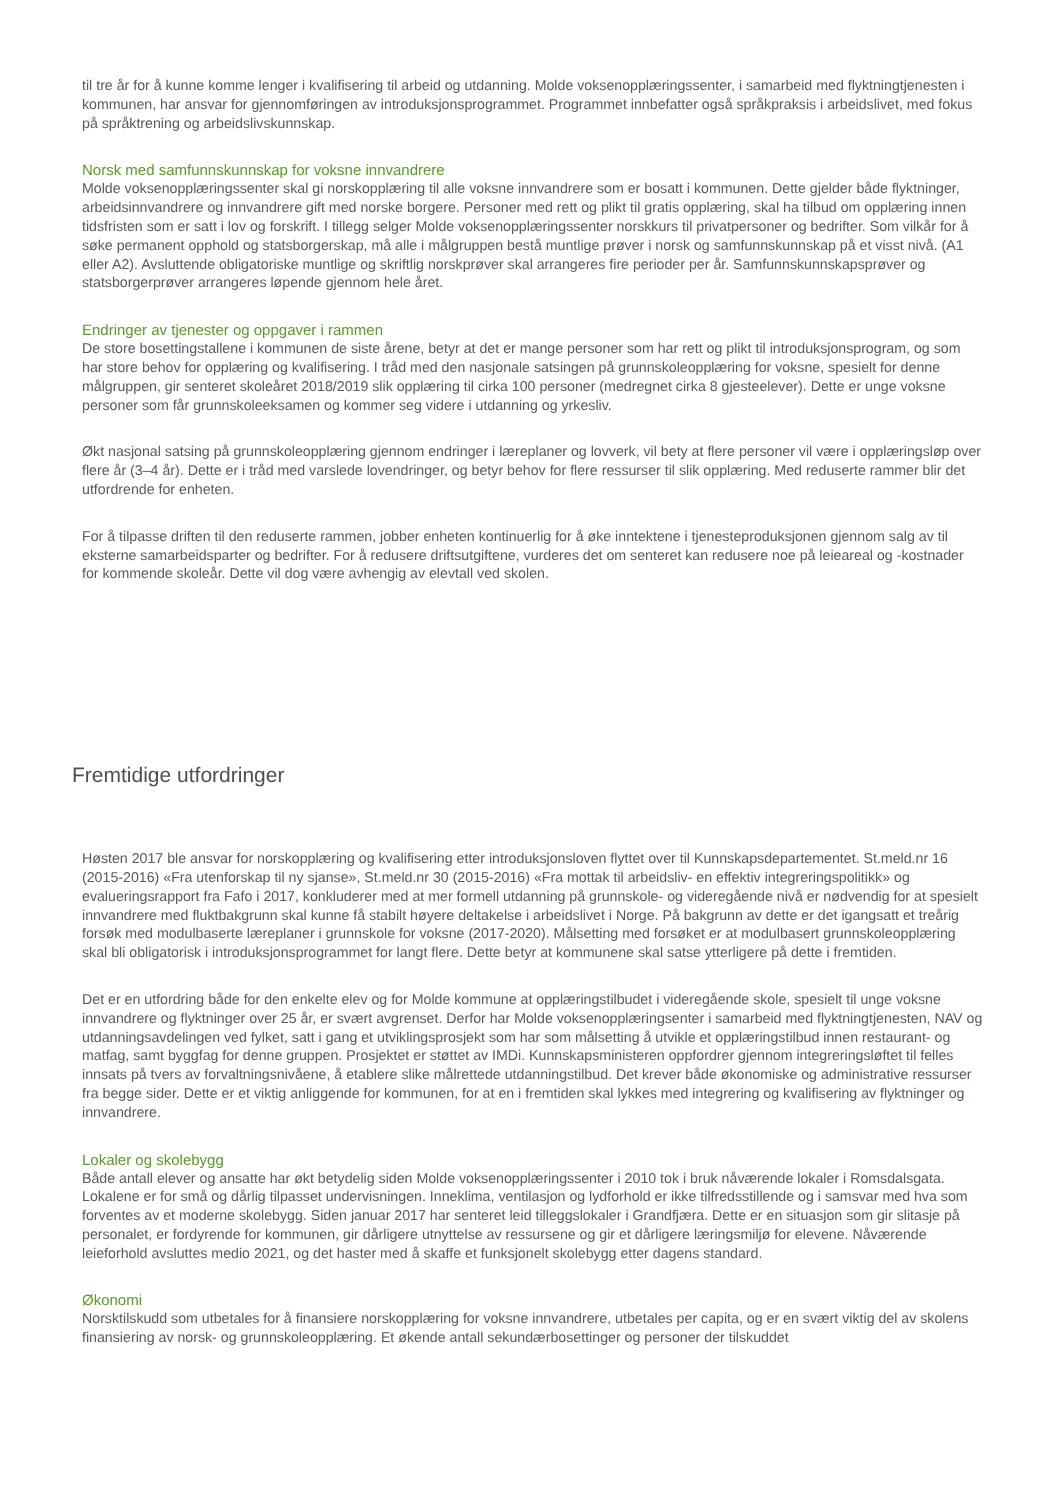til tre år for å kunne komme lenger i kvalifisering til arbeid og utdanning. Molde voksenopplæringssenter, i samarbeid med flyktningtjenesten i kommunen, har ansvar for gjennomføringen av introduksjonsprogrammet. Programmet innbefatter også språkpraksis i arbeidslivet, med fokus på språktrening og arbeidslivskunnskap.
Norsk med samfunnskunnskap for voksne innvandrere
Molde voksenopplæringssenter skal gi norskopplæring til alle voksne innvandrere som er bosatt i kommunen. Dette gjelder både flyktninger, arbeidsinnvandrere og innvandrere gift med norske borgere. Personer med rett og plikt til gratis opplæring, skal ha tilbud om opplæring innen tidsfristen som er satt i lov og forskrift. I tillegg selger Molde voksenopplæringssenter norskkurs til privatpersoner og bedrifter. Som vilkår for å søke permanent opphold og statsborgerskap, må alle i målgruppen bestå muntlige prøver i norsk og samfunnskunnskap på et visst nivå. (A1 eller A2). Avsluttende obligatoriske muntlige og skriftlig norskprøver skal arrangeres fire perioder per år. Samfunnskunnskapsprøver og statsborgerprøver arrangeres løpende gjennom hele året.
Endringer av tjenester og oppgaver i rammen
De store bosettingstallene i kommunen de siste årene, betyr at det er mange personer som har rett og plikt til introduksjonsprogram, og som har store behov for opplæring og kvalifisering. I tråd med den nasjonale satsingen på grunnskoleopplæring for voksne, spesielt for denne målgruppen, gir senteret skoleåret 2018/2019 slik opplæring til cirka 100 personer (medregnet cirka 8 gjesteelever). Dette er unge voksne personer som får grunnskoleeksamen og kommer seg videre i utdanning og yrkesliv.
Økt nasjonal satsing på grunnskoleopplæring gjennom endringer i læreplaner og lovverk, vil bety at flere personer vil være i opplæringsløp over flere år (3–4 år). Dette er i tråd med varslede lovendringer, og betyr behov for flere ressurser til slik opplæring. Med reduserte rammer blir det utfordrende for enheten.
For å tilpasse driften til den reduserte rammen, jobber enheten kontinuerlig for å øke inntektene i tjenesteproduksjonen gjennom salg av til eksterne samarbeidsparter og bedrifter. For å redusere driftsutgiftene, vurderes det om senteret kan redusere noe på leieareal og -kostnader for kommende skoleår. Dette vil dog være avhengig av elevtall ved skolen.
Fremtidige utfordringer
Høsten 2017 ble ansvar for norskopplæring og kvalifisering etter introduksjonsloven flyttet over til Kunnskapsdepartementet. St.meld.nr 16 (2015-2016) «Fra utenforskap til ny sjanse», St.meld.nr 30 (2015-2016) «Fra mottak til arbeidsliv- en effektiv integreringspolitikk» og evalueringsrapport fra Fafo i 2017, konkluderer med at mer formell utdanning på grunnskole- og videregående nivå er nødvendig for at spesielt innvandrere med fluktbakgrunn skal kunne få stabilt høyere deltakelse i arbeidslivet i Norge. På bakgrunn av dette er det igangsatt et treårig forsøk med modulbaserte læreplaner i grunnskole for voksne (2017-2020). Målsetting med forsøket er at modulbasert grunnskoleopplæring skal bli obligatorisk i introduksjonsprogrammet for langt flere. Dette betyr at kommunene skal satse ytterligere på dette i fremtiden.
Det er en utfordring både for den enkelte elev og for Molde kommune at opplæringstilbudet i videregående skole, spesielt til unge voksne innvandrere og flyktninger over 25 år, er svært avgrenset. Derfor har Molde voksenopplæringsenter i samarbeid med flyktningtjenesten, NAV og utdanningsavdelingen ved fylket, satt i gang et utviklingsprosjekt som har som målsetting å utvikle et opplæringstilbud innen restaurant- og matfag, samt byggfag for denne gruppen. Prosjektet er støttet av IMDi. Kunnskapsministeren oppfordrer gjennom integreringsløftet til felles innsats på tvers av forvaltningsnivåene, å etablere slike målrettede utdanningstilbud. Det krever både økonomiske og administrative ressurser fra begge sider. Dette er et viktig anliggende for kommunen, for at en i fremtiden skal lykkes med integrering og kvalifisering av flyktninger og innvandrere.
Lokaler og skolebygg
Både antall elever og ansatte har økt betydelig siden Molde voksenopplæringssenter i 2010 tok i bruk nåværende lokaler i Romsdalsgata. Lokalene er for små og dårlig tilpasset undervisningen. Inneklima, ventilasjon og lydforhold er ikke tilfredsstillende og i samsvar med hva som forventes av et moderne skolebygg. Siden januar 2017 har senteret leid tilleggslokaler i Grandfjæra. Dette er en situasjon som gir slitasje på personalet, er fordyrende for kommunen, gir dårligere utnyttelse av ressursene og gir et dårligere læringsmiljø for elevene. Nåværende leieforhold avsluttes medio 2021, og det haster med å skaffe et funksjonelt skolebygg etter dagens standard.
Økonomi
Norsktilskudd som utbetales for å finansiere norskopplæring for voksne innvandrere, utbetales per capita, og er en svært viktig del av skolens finansiering av norsk- og grunnskoleopplæring. Et økende antall sekundærbosettinger og personer der tilskuddet